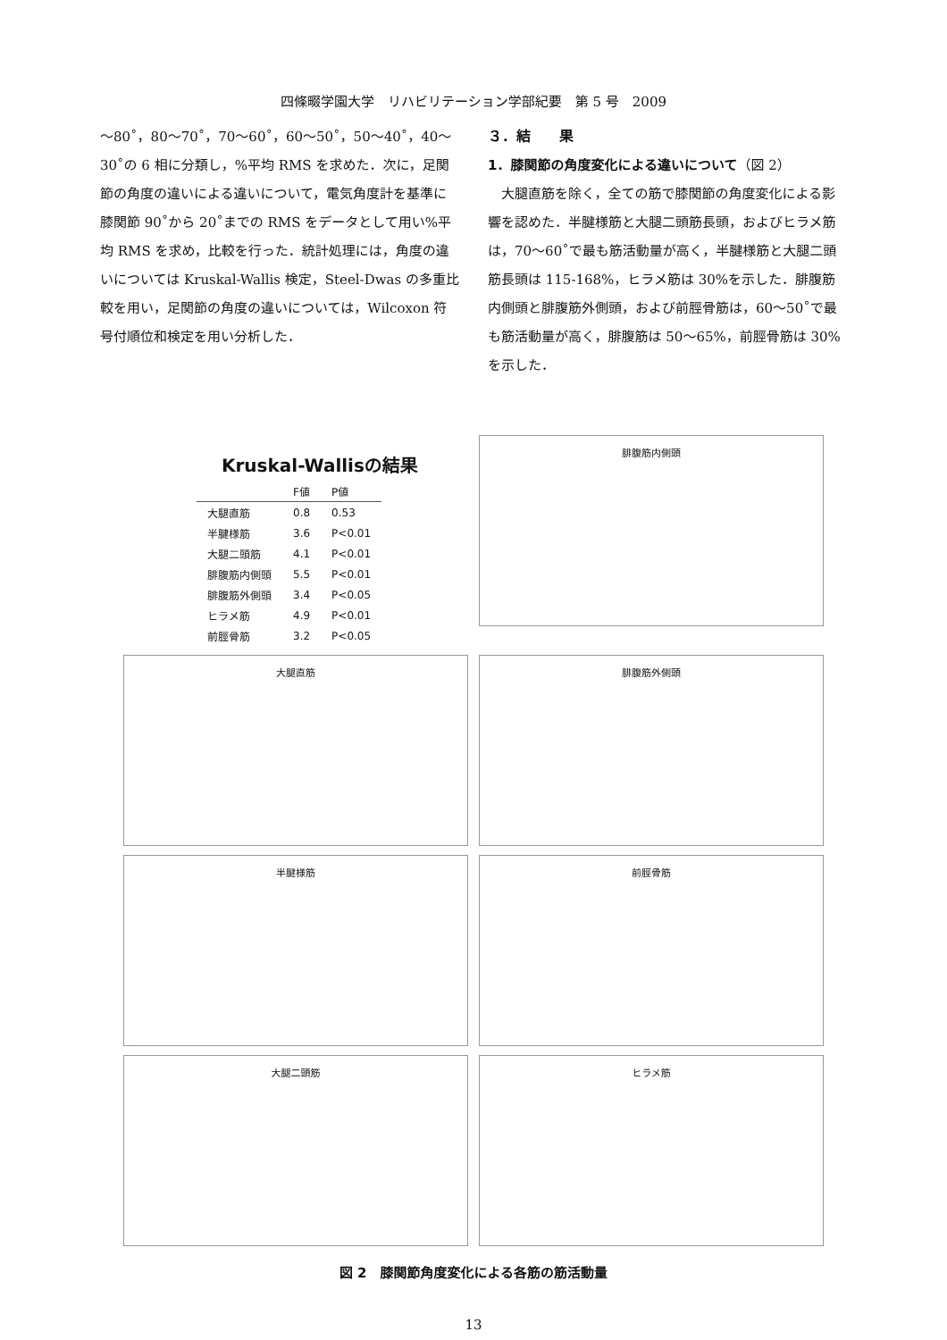四條畷学園大学　リハビリテーション学部紀要　第 5 号　2009
～80˚，80～70˚，70～60˚，60～50˚，50～40˚，40～30˚の 6 相に分類し，%平均 RMS を求めた．次に，足関節の角度の違いによる違いについて，電気角度計を基準に膝関節 90˚から 20˚までの RMS をデータとして用い%平均 RMS を求め，比較を行った．統計処理には，角度の違いについては Kruskal-Wallis 検定，Steel-Dwas の多重比較を用い，足関節の角度の違いについては，Wilcoxon 符号付順位和検定を用い分析した．
３．結　　果
1．膝関節の角度変化による違いについて（図 2）
　大腿直筋を除く，全ての筋で膝関節の角度変化による影響を認めた．半腱様筋と大腿二頭筋長頭，およびヒラメ筋は，70～60˚で最も筋活動量が高く，半腱様筋と大腿二頭筋長頭は 115-168%，ヒラメ筋は 30%を示した．腓腹筋内側頭と腓腹筋外側頭，および前脛骨筋は，60～50˚で最も筋活動量が高く，腓腹筋は 50～65%，前脛骨筋は 30%を示した．
Kruskal-Wallisの結果
| | F値 | P値 |
| --- | --- | --- |
| 大腿直筋 | 0.8 | 0.53 |
| 半腱様筋 | 3.6 | P<0.01 |
| 大腿二頭筋 | 4.1 | P<0.01 |
| 腓腹筋内側頭 | 5.5 | P<0.01 |
| 腓腹筋外側頭 | 3.4 | P<0.05 |
| ヒラメ筋 | 4.9 | P<0.01 |
| 前脛骨筋 | 3.2 | P<0.05 |
腓腹筋内側頭
大腿直筋
腓腹筋外側頭
半腱様筋
前脛骨筋
大腿二頭筋
ヒラメ筋
図 2　膝関節角度変化による各筋の筋活動量
13